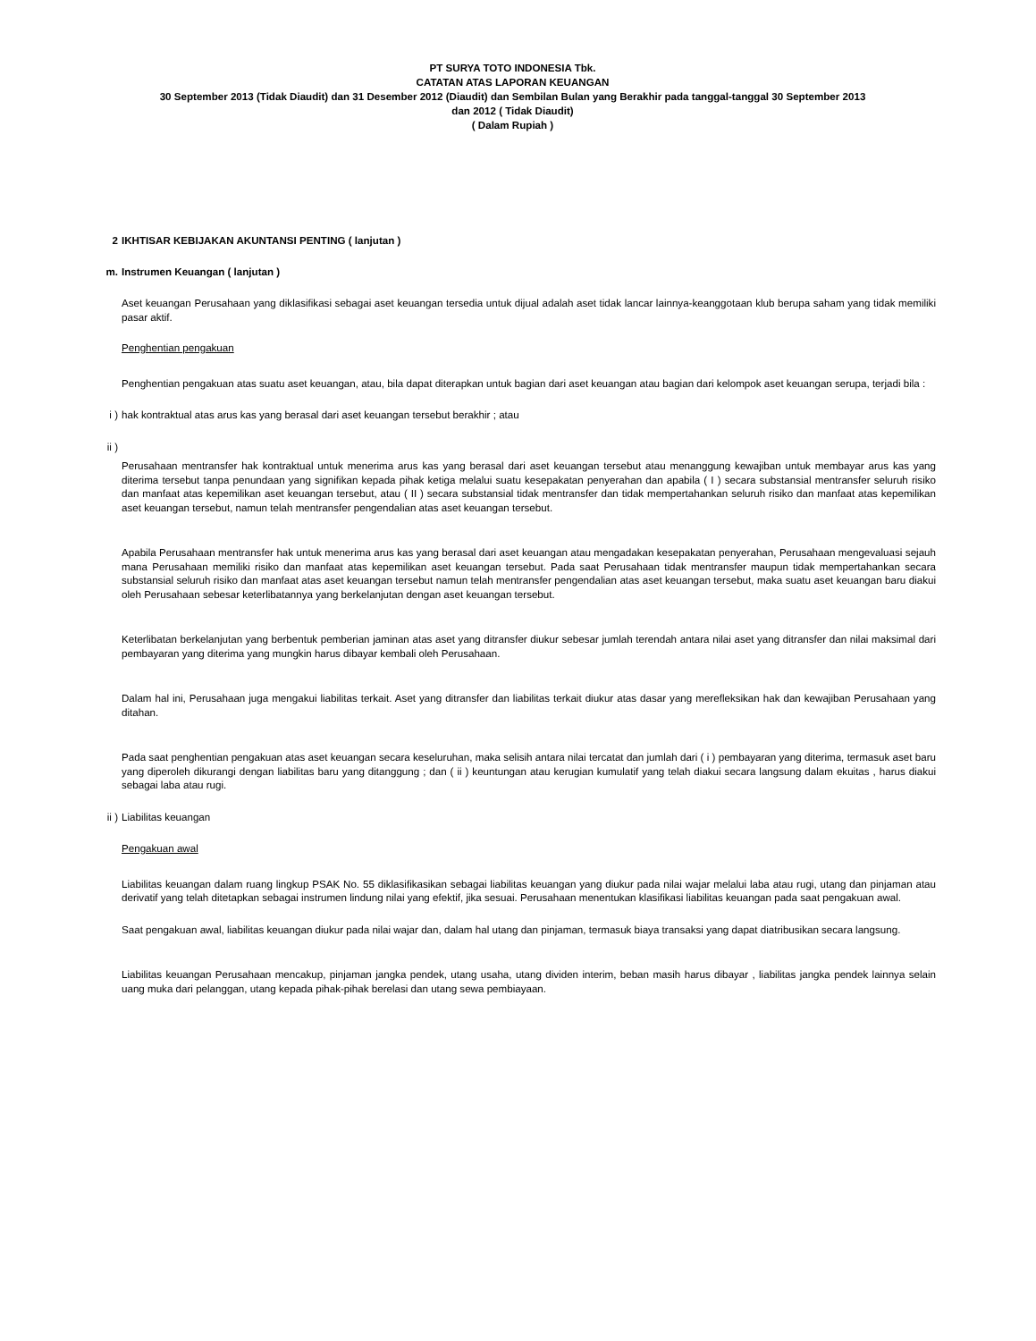PT SURYA TOTO INDONESIA Tbk.
CATATAN ATAS LAPORAN KEUANGAN
30 September 2013 (Tidak Diaudit) dan 31 Desember 2012 (Diaudit) dan Sembilan Bulan yang Berakhir pada tanggal-tanggal 30 September 2013
dan 2012 ( Tidak Diaudit)
( Dalam Rupiah )
2 IKHTISAR KEBIJAKAN AKUNTANSI PENTING ( lanjutan )
m. Instrumen Keuangan ( lanjutan )
Aset keuangan Perusahaan yang diklasifikasi sebagai aset keuangan tersedia untuk dijual adalah aset tidak lancar lainnya-keanggotaan klub berupa saham yang tidak memiliki pasar aktif.
Penghentian pengakuan
Penghentian pengakuan atas suatu aset keuangan, atau, bila dapat diterapkan untuk bagian dari aset keuangan atau bagian dari kelompok aset keuangan serupa, terjadi bila :
i ) hak kontraktual atas arus kas yang berasal dari aset keuangan tersebut berakhir ; atau
ii )
Perusahaan mentransfer hak kontraktual untuk menerima arus kas yang berasal dari aset keuangan tersebut atau menanggung kewajiban untuk membayar arus kas yang diterima tersebut tanpa penundaan yang signifikan kepada pihak ketiga melalui suatu kesepakatan penyerahan dan apabila ( I ) secara substansial mentransfer seluruh risiko dan manfaat atas kepemilikan aset keuangan tersebut, atau ( II ) secara substansial tidak mentransfer dan tidak mempertahankan seluruh risiko dan manfaat atas kepemilikan aset keuangan tersebut, namun telah mentransfer pengendalian atas aset keuangan tersebut.
Apabila Perusahaan mentransfer hak untuk menerima arus kas yang berasal dari aset keuangan atau mengadakan kesepakatan penyerahan, Perusahaan mengevaluasi sejauh mana Perusahaan memiliki risiko dan manfaat atas kepemilikan aset keuangan tersebut. Pada saat Perusahaan tidak mentransfer maupun tidak mempertahankan secara substansial seluruh risiko dan manfaat atas aset keuangan tersebut namun telah mentransfer pengendalian atas aset keuangan tersebut, maka suatu aset keuangan baru diakui oleh Perusahaan sebesar keterlibatannya yang berkelanjutan dengan aset keuangan tersebut.
Keterlibatan berkelanjutan yang berbentuk pemberian jaminan atas aset yang ditransfer diukur sebesar jumlah terendah antara nilai aset yang ditransfer dan nilai maksimal dari pembayaran yang diterima yang mungkin harus dibayar kembali oleh Perusahaan.
Dalam hal ini, Perusahaan juga mengakui liabilitas terkait. Aset yang ditransfer dan liabilitas terkait diukur atas dasar yang merefleksikan hak dan kewajiban Perusahaan yang ditahan.
Pada saat penghentian pengakuan atas aset keuangan secara keseluruhan, maka selisih antara nilai tercatat dan jumlah dari ( i ) pembayaran yang diterima, termasuk aset baru yang diperoleh dikurangi dengan liabilitas baru yang ditanggung ; dan ( ii ) keuntungan atau kerugian kumulatif yang telah diakui secara langsung dalam ekuitas , harus diakui sebagai laba atau rugi.
ii ) Liabilitas keuangan
Pengakuan awal
Liabilitas keuangan dalam ruang lingkup PSAK No. 55 diklasifikasikan sebagai liabilitas keuangan yang diukur pada nilai wajar melalui laba atau rugi, utang dan pinjaman atau derivatif yang telah ditetapkan sebagai instrumen lindung nilai yang efektif, jika sesuai. Perusahaan menentukan klasifikasi liabilitas keuangan pada saat pengakuan awal.
Saat pengakuan awal, liabilitas keuangan diukur pada nilai wajar dan, dalam hal utang dan pinjaman, termasuk biaya transaksi yang dapat diatribusikan secara langsung.
Liabilitas keuangan Perusahaan mencakup, pinjaman jangka pendek, utang usaha, utang dividen interim, beban masih harus dibayar , liabilitas jangka pendek lainnya selain uang muka dari pelanggan, utang kepada pihak-pihak berelasi dan utang sewa pembiayaan.